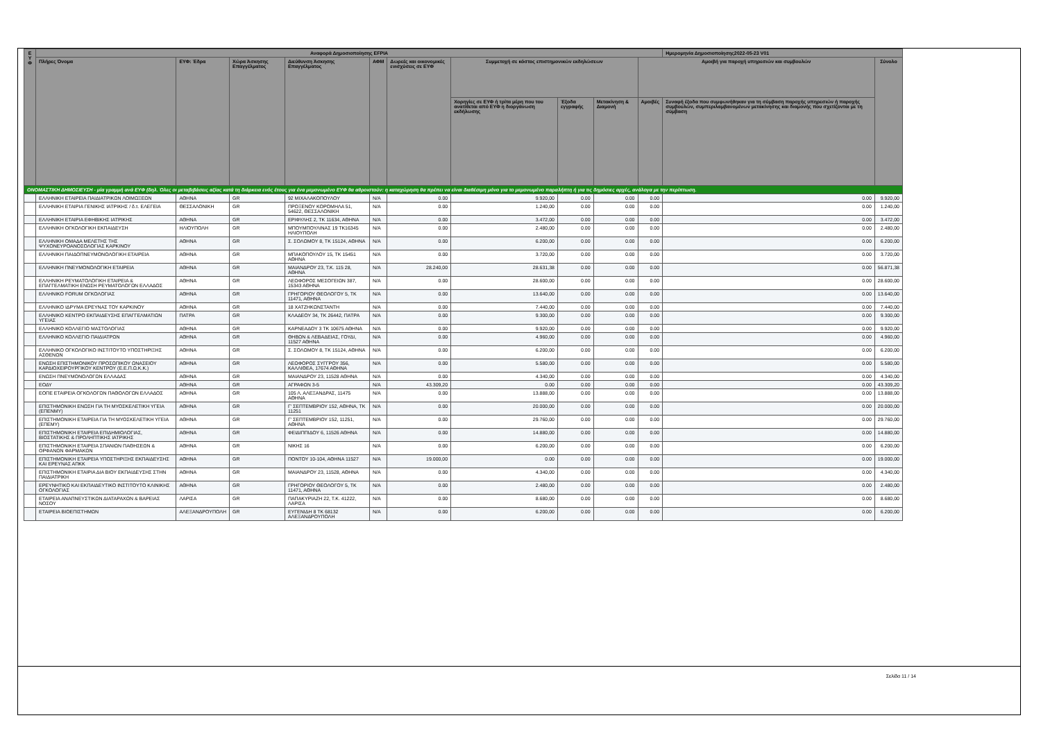| Ε Υ Φ | Αναφορά Δημοσιοποίησης EFPIA | | | | | | | | | | Ημερομηνία Δημοσιοποίησης2022-05-23 V01 | |
| --- | --- | --- | --- | --- | --- | --- | --- | --- | --- | --- | --- | --- |
| | Πλήρες Όνομα | ΕΥΦ: Έδρα | Χώρα Άσκησης Επαγγέλματος | Διεύθυνση Άσκησης Επαγγέλματος | ΑΦΜ | Δωρεές και οικονομικές ενισχύσεις σε ΕΥΦ | Συμμετοχή σε κόστος επιστημονικών εκδηλώσεων | | | Αμοιβή για παροχή υπηρεσιών και συμβουλών | | Σύνολο |
| | | | | | | | Χορηγίες σε ΕΥΦ ή τρίτα μέρη που του ανατίθεται από ΕΥΦ η διοργάνωση εκδήλωσης | Έξοδα εγγραφής | Μετακίνηση & Διαμονή | Αμοιβές | Συναφή έξοδα που συμφωνήθηκαν για τη σύμβαση παροχής υπηρεσιών ή παροχής συμβουλών, συμπεριλαμβανομένων μετακίνησης και διαμονής που σχετίζονται με τη σύμβαση | |
| ΟΝΟΜΑΣΤΙΚΗ ΔΗΜΟΣΙΕΥΣΗ - μία γραμμή ανά ΕΥΦ (δηλ. Όλες οι μεταβιβάσεις αξίας κατά τη διάρκεια ενός έτους για ένα μεμονωμένο ΕΥΦ θα αθροιστούν: η καταχώρηση θα πρέπει να είναι διαθέσιμη μόνο για το μεμονωμένο παραλήπτη ή για τις δημόσιες αρχές, ανάλογα με την περίπτωση. | | | | | | | | | | | | |
| | ΕΛΛΗΝΙΚΗ ΕΤΑΙΡΕΙΑ ΠΑΙΔΙΑΤΡΙΚΩΝ ΛΟΙΜΩΞΕΩΝ | ΑΘΗΝΑ | GR | 92 ΜΙΧΑΛΑΚΟΠΟΥΛΟΥ | N/A | 0.00 | 9.920,00 | 0.00 | 0.00 | 0.00 | 0.00 | 9.920,00 |
| | ΕΛΛΗΝΙΚΗ ΕΤΑΙΡΙΑ ΓΕΝΙΚΗΣ ΙΑΤΡΙΚΗΣ / δ.τ. ΕΛΕΓΕΙΑ | ΘΕΣΣΑΛΟΝΙΚΗ | GR | ΠΡΟΞΕΝΟΥ ΚΟΡΟΜΗΛΑ 51, 54622, ΘΕΣΣΑΛΟΝΙΚΗ | N/A | 0.00 | 1.240,00 | 0.00 | 0.00 | 0.00 | 0.00 | 1.240,00 |
| | ΕΛΛΗΝΙΚΗ ΕΤΑΙΡΙΑ ΕΦΗΒΙΚΗΣ ΙΑΤΡΙΚΗΣ | ΑΘΗΝΑ | GR | ΕΡΙΦΥΛΗΣ 2, ΤΚ 11634, ΑΘΗΝΑ | N/A | 0.00 | 3.472,00 | 0.00 | 0.00 | 0.00 | 0.00 | 3.472,00 |
| | ΕΛΛΗΝΙΚΗ ΟΓΚΟΛΟΓΙΚΗ ΕΚΠΑΙΔΕΥΣΗ | ΗΛΙΟΥΠΟΛΗ | GR | ΜΠΟΥΜΠΟΥΛΙΝΑΣ 19 ΤΚ16345 ΗΛΙΟΥΠΟΛΗ | N/A | 0.00 | 2.480,00 | 0.00 | 0.00 | 0.00 | 0.00 | 2.480,00 |
| | ΕΛΛΗΝΙΚΗ ΟΜΑΔΑ ΜΕΛΕΤΗΣ ΤΗΣ ΨΥΧΟΝΕΥΡΟΑΝΟΣΟΛΟΓΙΑΣ ΚΑΡΚΙΝΟΥ | ΑΘΗΝΑ | GR | Σ. ΣΟΛΩΜΟΥ 8, ΤΚ 15124, ΑΘΗΝΑ | N/A | 0.00 | 6.200,00 | 0.00 | 0.00 | 0.00 | 0.00 | 6.200,00 |
| | ΕΛΛΗΝΙΚΗ ΠΑΙΔΟΠΝΕΥΜΟΝΟΛΟΓΙΚΗ ΕΤΑΙΡΕΙΑ | ΑΘΗΝΑ | GR | ΜΠΑΚΟΠΟΥΛΟΥ 15, ΤΚ 15451 ΑΘΗΝΑ | N/A | 0.00 | 3.720,00 | 0.00 | 0.00 | 0.00 | 0.00 | 3.720,00 |
| | ΕΛΛΗΝΙΚΗ ΠΝΕΥΜΟΝΟΛΟΓΙΚΗ ΕΤΑΙΡΕΙΑ | ΑΘΗΝΑ | GR | ΜΑΙΑΝΔΡΟΥ 23, Τ.Κ. 115 28, ΑΘΗΝΑ | N/A | 28.240,00 | 28.631,38 | 0.00 | 0.00 | 0.00 | 0.00 | 56.871,38 |
| | ΕΛΛΗΝΙΚΗ ΡΕΥΜΑΤΟΛΟΓΙΚΗ ΕΤΑΙΡΕΙΑ & ΕΠΑΓΓΕΛΜΑΤΙΚΗ ΕΝΩΣΗ ΡΕΥΜΑΤΟΛΟΓΩΝ ΕΛΛΑΔΟΣ | ΑΘΗΝΑ | GR | ΛΕΩΦΟΡΟΣ ΜΕΣΟΓΕΙΩΝ 387, 15343 ΑΘΗΝΑ | N/A | 0.00 | 28.600,00 | 0.00 | 0.00 | 0.00 | 0.00 | 28.600,00 |
| | ΕΛΛΗΝΙΚΟ FORUM ΟΓΚΟΛΟΓΙΑΣ | ΑΘΗΝΑ | GR | ΓΡΗΓΟΡΙΟΥ ΘΕΟΛΟΓΟΥ 5, ΤΚ 11471, ΑΘΗΝΑ | N/A | 0.00 | 13.640,00 | 0.00 | 0.00 | 0.00 | 0.00 | 13.640,00 |
| | ΕΛΛΗΝΙΚΟ ΙΔΡΥΜΑ ΕΡΕΥΝΑΣ ΤΟΥ ΚΑΡΚΙΝΟΥ | ΑΘΗΝΑ | GR | 18 ΧΑΤΖΗΚΩΝΣΤΑΝΤΗ | N/A | 0.00 | 7.440,00 | 0.00 | 0.00 | 0.00 | 0.00 | 7.440,00 |
| | ΕΛΛΗΝΙΚΟ ΚΕΝΤΡΟ ΕΚΠΑΙΔΕΥΣΗΣ ΕΠΑΓΓΕΛΜΑΤΙΩΝ ΥΓΕΙΑΣ | ΠΑΤΡΑ | GR | ΚΛΑΔΕΟΥ 34, ΤΚ 26442, ΠΑΤΡΑ | N/A | 0.00 | 9.300,00 | 0.00 | 0.00 | 0.00 | 0.00 | 9.300,00 |
| | ΕΛΛΗΝΙΚΟ ΚΟΛΛΕΓΙΟ ΜΑΣΤΟΛΟΓΙΑΣ | ΑΘΗΝΑ | GR | ΚΑΡΝΕΑΔΟΥ 3 ΤΚ 10675 ΑΘΗΝΑ | N/A | 0.00 | 9.920,00 | 0.00 | 0.00 | 0.00 | 0.00 | 9.920,00 |
| | ΕΛΛΗΝΙΚΟ ΚΟΛΛΕΓΙΟ ΠΑΙΔΙΑΤΡΩΝ | ΑΘΗΝΑ | GR | ΘΗΒΩΝ & ΛΕΒΑΔΕΙΑΣ, ΓΟΥΔΙ, 11527 ΑΘΗΝΑ | N/A | 0.00 | 4.960,00 | 0.00 | 0.00 | 0.00 | 0.00 | 4.960,00 |
| | ΕΛΛΗΝΙΚΟ ΟΓΚΟΛΟΓΙΚΟ ΙΝΣΤΙΤΟΥΤΟ ΥΠΟΣΤΗΡΙΞΗΣ ΑΣΘΕΝΩΝ | ΑΘΗΝΑ | GR | Σ. ΣΟΛΩΜΟΥ 8, ΤΚ 15124, ΑΘΗΝΑ | N/A | 0.00 | 6.200,00 | 0.00 | 0.00 | 0.00 | 0.00 | 6.200,00 |
| | ΕΝΩΣΗ ΕΠΙΣΤΗΜΟΝΙΚΟΥ ΠΡΟΣΩΠΙΚΟΥ ΩΝΑΣΕΙΟΥ ΚΑΡΔΙΟΧΕΙΡΟΥΡΓΙΚΟΥ ΚΕΝΤΡΟΥ (Ε.Ε.Π.Ω.Κ.Κ.) | ΑΘΗΝΑ | GR | ΛΕΩΦΟΡΟΣ ΣΥΓΓΡΟΥ 356, ΚΑΛΛΙΘΕΑ, 17674 ΑΘΗΝΑ | N/A | 0.00 | 5.580,00 | 0.00 | 0.00 | 0.00 | 0.00 | 5.580,00 |
| | ΕΝΩΣΗ ΠΝΕΥΜΟΝΟΛΟΓΩΝ ΕΛΛΑΔΑΣ | ΑΘΗΝΑ | GR | ΜΑΙΑΝΔΡΟΥ 23, 11528 ΑΘΗΝΑ | N/A | 0.00 | 4.340,00 | 0.00 | 0.00 | 0.00 | 0.00 | 4.340,00 |
| | ΕΟΔΥ | ΑΘΗΝΑ | GR | ΑΓΡΑΦΩΝ 3-5 | N/A | 43.309,20 | 0.00 | 0.00 | 0.00 | 0.00 | 0.00 | 43.309,20 |
| | ΕΟΠΕ ΕΤΑΙΡΕΙΑ ΟΓΚΟΛΟΓΩΝ ΠΑΘΟΛΟΓΩΝ ΕΛΛΑΔΟΣ | ΑΘΗΝΑ | GR | 105 Λ. ΑΛΕΞΑΝΔΡΑΣ, 11475 ΑΘΗΝΑ | N/A | 0.00 | 13.888,00 | 0.00 | 0.00 | 0.00 | 0.00 | 13.888,00 |
| | ΕΠΙΣΤΗΜΟΝΙΚΗ ΕΝΩΣΗ ΓΙΑ ΤΗ ΜΥΟΣΚΕΛΕΤΙΚΗ ΥΓΕΙΑ (ΕΠΕΝΜΥ) | ΑΘΗΝΑ | GR | Γ' ΣΕΠΤΕΜΒΡΙΟΥ 152, ΑΘΗΝΑ, ΤΚ 11251 | N/A | 0.00 | 20.000,00 | 0.00 | 0.00 | 0.00 | 0.00 | 20.000,00 |
| | ΕΠΙΣΤΗΜΟΝΙΚΗ ΕΤΑΙΡΕΙΑ ΓΙΑ ΤΗ ΜΥΟΣΚΕΛΕΤΙΚΗ ΥΓΕΙΑ (ΕΠΕΜΥ) | ΑΘΗΝΑ | GR | Γ' ΣΕΠΤΕΜΒΡΙΟΥ 152, 11251, ΑΘΗΝΑ | N/A | 0.00 | 29.760,00 | 0.00 | 0.00 | 0.00 | 0.00 | 29.760,00 |
| | ΕΠΙΣΤΗΜΟΝΙΚΗ ΕΤΑΙΡΕΙΑ ΕΠΙΔΗΜΙΟΛΟΓΙΑΣ, ΒΙΟΣΤΑΤΙΚΗΣ & ΠΡΟΛΗΠΤΙΚΗΣ ΙΑΤΡΙΚΗΣ | ΑΘΗΝΑ | GR | ΦΕΙΔΙΠΠΙΔΟΥ 6, 11526 ΑΘΗΝΑ | N/A | 0.00 | 14.880,00 | 0.00 | 0.00 | 0.00 | 0.00 | 14.880,00 |
| | ΕΠΙΣΤΗΜΟΝΙΚΗ ΕΤΑΙΡΕΙΑ ΣΠΑΝΙΩΝ ΠΑΘΗΣΕΩΝ & ΟΡΦΑΝΩΝ ΦΑΡΜΑΚΩΝ | ΑΘΗΝΑ | GR | ΝΙΚΗΣ 16 | N/A | 0.00 | 6.200,00 | 0.00 | 0.00 | 0.00 | 0.00 | 6.200,00 |
| | ΕΠΙΣΤΗΜΟΝΙΚΗ ΕΤΑΙΡΕΙΑ ΥΠΟΣΤΗΡΙΞΗΣ ΕΚΠΑΙΔΕΥΣΗΣ ΚΑΙ ΕΡΕΥΝΑΣ ΑΠΚΚ | ΑΘΗΝΑ | GR | ΠΟΝΤΟΥ 10-104, ΑΘΗΝΑ 11527 | N/A | 19.000,00 | 0.00 | 0.00 | 0.00 | 0.00 | 0.00 | 19.000,00 |
| | ΕΠΙΣΤΗΜΟΝΙΚΗ ΕΤΑΙΡΙΑ ΔΙΑ ΒΙΟΥ ΕΚΠΑΙΔΕΥΣΗΣ ΣΤΗΝ ΠΑΙΔΙΑΤΡΙΚΗ | ΑΘΗΝΑ | GR | ΜΑΙΑΝΔΡΟΥ 23, 11528, ΑΘΗΝΑ | N/A | 0.00 | 4.340,00 | 0.00 | 0.00 | 0.00 | 0.00 | 4.340,00 |
| | ΕΡΕΥΝΗΤΙΚΟ ΚΑΙ ΕΚΠΑΙΔΕΥΤΙΚΟ ΙΝΣΤΙΤΟΥΤΟ ΚΛΙΝΙΚΗΣ ΟΓΚΟΛΟΓΙΑΣ | ΑΘΗΝΑ | GR | ΓΡΗΓΟΡΙΟΥ ΘΕΟΛΟΓΟΥ 5, ΤΚ 11471, ΑΘΗΝΑ | N/A | 0.00 | 2.480,00 | 0.00 | 0.00 | 0.00 | 0.00 | 2.480,00 |
| | ΕΤΑΙΡΕΙΑ ΑΝΑΠΝΕΥΣΤΙΚΩΝ ΔΙΑΤΑΡΑΧΩΝ & ΒΑΡΕΙΑΣ ΝΟΣΟΥ | ΛΑΡΙΣΑ | GR | ΠΑΠΑΚΥΡΙΑΖΗ 22, Τ.Κ. 41222, ΛΑΡΙΣΑ | N/A | 0.00 | 8.680,00 | 0.00 | 0.00 | 0.00 | 0.00 | 8.680,00 |
| | ΕΤΑΙΡΕΙΑ ΒΙΟΕΠΙΣΤΗΜΩΝ | ΑΛΕΞΑΝΔΡΟΥΠΟΛΗ | GR | ΕΥΓΕΝΙΔΗ 8 ΤΚ 68132 ΑΛΕΞΑΝΔΡΟΥΠΟΛΗ | N/A | 0.00 | 6.200,00 | 0.00 | 0.00 | 0.00 | 0.00 | 6.200,00 |
Σελίδα 11 / 14